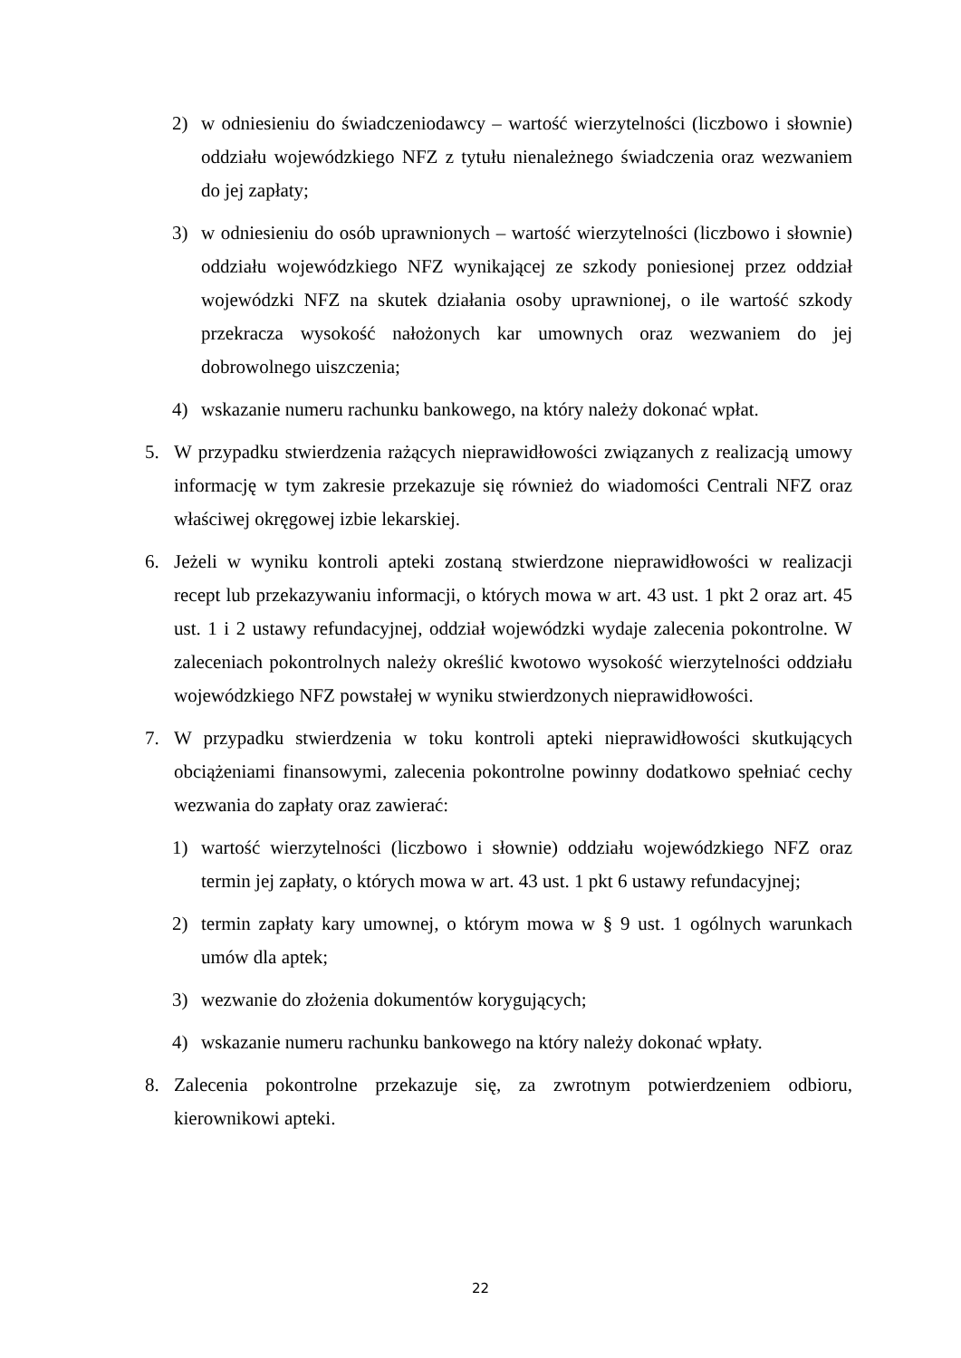2) w odniesieniu do świadczeniodawcy – wartość wierzytelności (liczbowo i słownie) oddziału wojewódzkiego NFZ z tytułu nienależnego świadczenia oraz wezwaniem do jej zapłaty;
3) w odniesieniu do osób uprawnionych – wartość wierzytelności (liczbowo i słownie) oddziału wojewódzkiego NFZ wynikającej ze szkody poniesionej przez oddział wojewódzki NFZ na skutek działania osoby uprawnionej, o ile wartość szkody przekracza wysokość nałożonych kar umownych oraz wezwaniem do jej dobrowolnego uiszczenia;
4) wskazanie numeru rachunku bankowego, na który należy dokonać wpłat.
5. W przypadku stwierdzenia rażących nieprawidłowości związanych z realizacją umowy informację w tym zakresie przekazuje się również do wiadomości Centrali NFZ oraz właściwej okręgowej izbie lekarskiej.
6. Jeżeli w wyniku kontroli apteki zostaną stwierdzone nieprawidłowości w realizacji recept lub przekazywaniu informacji, o których mowa w art. 43 ust. 1 pkt 2 oraz art. 45 ust. 1 i 2 ustawy refundacyjnej, oddział wojewódzki wydaje zalecenia pokontrolne. W zaleceniach pokontrolnych należy określić kwotowo wysokość wierzytelności oddziału wojewódzkiego NFZ powstałej w wyniku stwierdzonych nieprawidłowości.
7. W przypadku stwierdzenia w toku kontroli apteki nieprawidłowości skutkujących obciążeniami finansowymi, zalecenia pokontrolne powinny dodatkowo spełniać cechy wezwania do zapłaty oraz zawierać:
1) wartość wierzytelności (liczbowo i słownie) oddziału wojewódzkiego NFZ oraz termin jej zapłaty, o których mowa w art. 43 ust. 1 pkt 6 ustawy refundacyjnej;
2) termin zapłaty kary umownej, o którym mowa w § 9 ust. 1 ogólnych warunkach umów dla aptek;
3) wezwanie do złożenia dokumentów korygujących;
4) wskazanie numeru rachunku bankowego na który należy dokonać wpłaty.
8. Zalecenia pokontrolne przekazuje się, za zwrotnym potwierdzeniem odbioru, kierownikowi apteki.
22